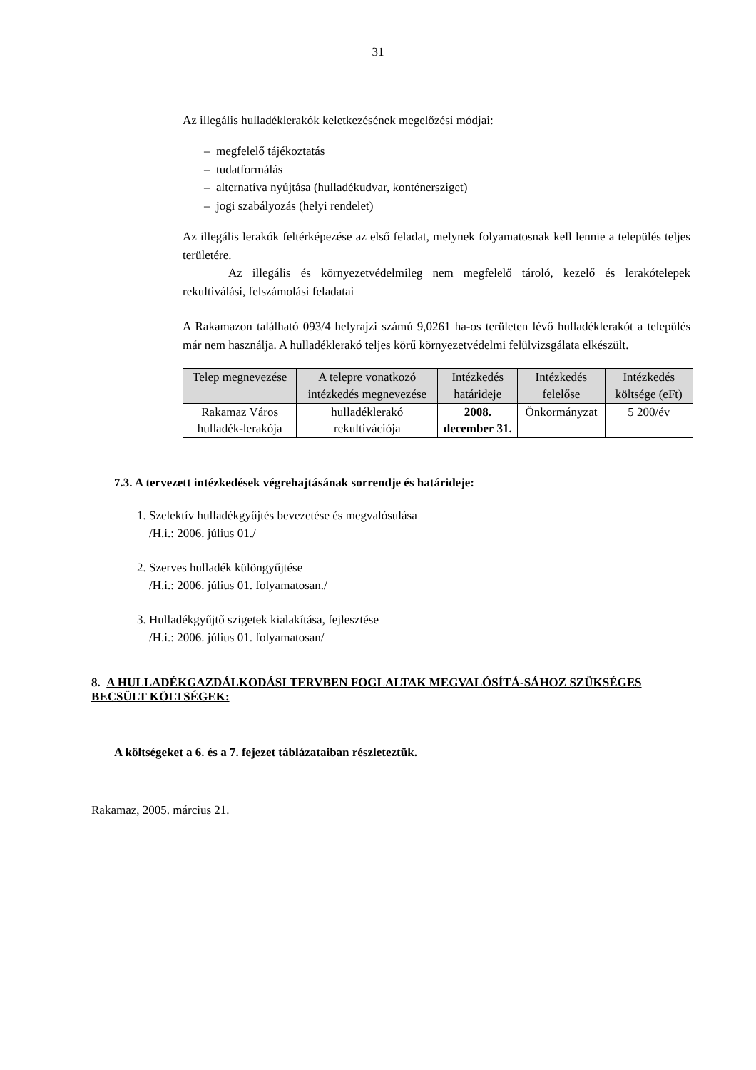31
Az illegális hulladéklerakók keletkezésének megelőzési módjai:
– megfelelő tájékoztatás
– tudatformálás
– alternatíva nyújtása (hulladékudvar, konténersziget)
– jogi szabályozás (helyi rendelet)
Az illegális lerakók feltérképezése az első feladat, melynek folyamatosnak kell lennie a település teljes területére.
Az illegális és környezetvédelmileg nem megfelelő tároló, kezelő és lerakótelepek rekultiválási, felszámolási feladatai
A Rakamazon található 093/4 helyrajzi számú 9,0261 ha-os területen lévő hulladéklerakót a település már nem használja. A hulladéklerakó teljes körű környezetvédelmi felülvizsgálata elkészült.
| Telep megnevezése | A telepre vonatkozó intézkedés megnevezése | Intézkedés határideje | Intézkedés felelőse | Intézkedés költsége (eFt) |
| --- | --- | --- | --- | --- |
| Rakamaz Város hulladék-lerakója | hulladéklerakó rekultivációja | 2008. december 31. | Önkormányzat | 5 200/év |
7.3. A tervezett intézkedések végrehajtásának sorrendje és határideje:
1. Szelektív hulladékgyűjtés bevezetése és megvalósulása
/H.i.: 2006. július 01./
2. Szerves hulladék különgyűjtése
/H.i.: 2006. július 01. folyamatosan./
3. Hulladékgyűjtő szigetek kialakítása, fejlesztése
/H.i.: 2006. július 01. folyamatosan/
8. A HULLADÉKGAZDÁLKODÁSI TERVBEN FOGLALTAK MEGVALÓSÍTÁ-SÁHOZ SZÜKSÉGES BECSÜLT KÖLTSÉGEK:
A költségeket a 6. és a 7. fejezet táblázataiban részleteztük.
Rakamaz, 2005. március 21.